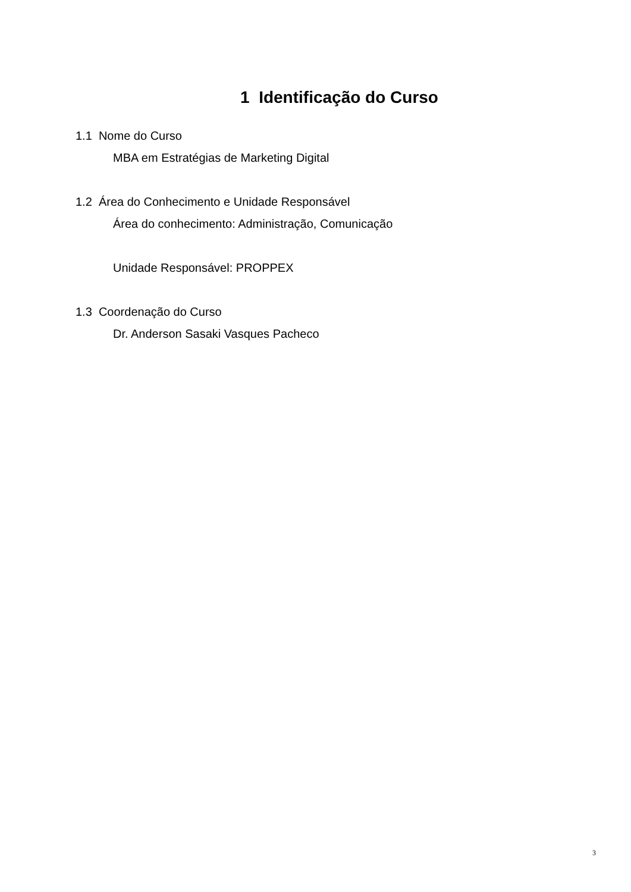1 Identificação do Curso
1.1 Nome do Curso
MBA em Estratégias de Marketing Digital
1.2 Área do Conhecimento e Unidade Responsável
Área do conhecimento: Administração, Comunicação
Unidade Responsável: PROPPEX
1.3 Coordenação do Curso
Dr. Anderson Sasaki Vasques Pacheco
3